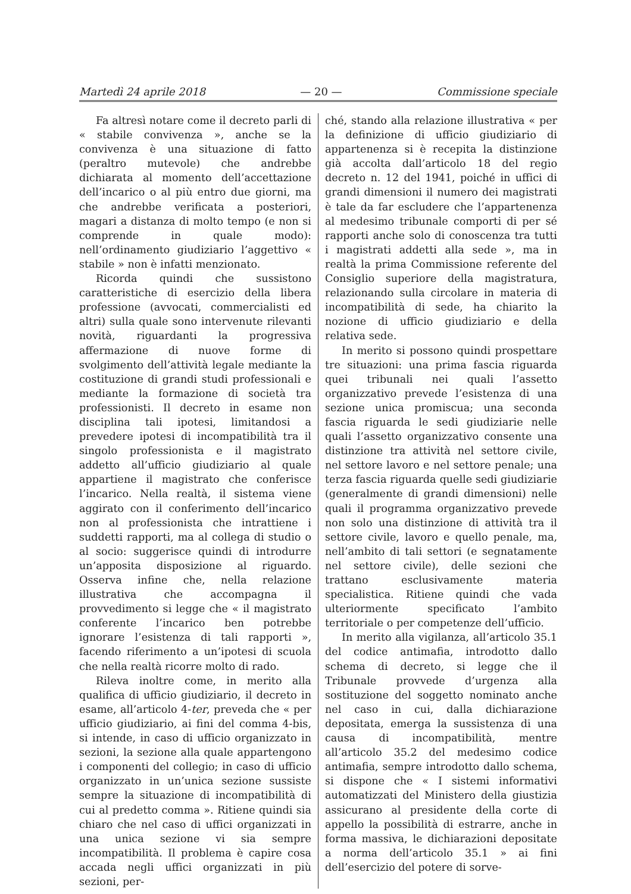Martedì 24 aprile 2018 — 20 — Commissione speciale
Fa altresì notare come il decreto parli di « stabile convivenza », anche se la convivenza è una situazione di fatto (peraltro mutevole) che andrebbe dichiarata al momento dell’accettazione dell’incarico o al più entro due giorni, ma che andrebbe verificata a posteriori, magari a distanza di molto tempo (e non si comprende in quale modo): nell’ordinamento giudiziario l’aggettivo « stabile » non è infatti menzionato.
Ricorda quindi che sussistono caratteristiche di esercizio della libera professione (avvocati, commercialisti ed altri) sulla quale sono intervenute rilevanti novità, riguardanti la progressiva affermazione di nuove forme di svolgimento dell’attività legale mediante la costituzione di grandi studi professionali e mediante la formazione di società tra professionisti. Il decreto in esame non disciplina tali ipotesi, limitandosi a prevedere ipotesi di incompatibilità tra il singolo professionista e il magistrato addetto all’ufficio giudiziario al quale appartiene il magistrato che conferisce l’incarico. Nella realtà, il sistema viene aggirato con il conferimento dell’incarico non al professionista che intrattiene i suddetti rapporti, ma al collega di studio o al socio: suggerisce quindi di introdurre un’apposita disposizione al riguardo. Osserva infine che, nella relazione illustrativa che accompagna il provvedimento si legge che « il magistrato conferente l’incarico ben potrebbe ignorare l’esistenza di tali rapporti », facendo riferimento a un’ipotesi di scuola che nella realtà ricorre molto di rado.
Rileva inoltre come, in merito alla qualifica di ufficio giudiziario, il decreto in esame, all’articolo 4-ter, preveda che « per ufficio giudiziario, ai fini del comma 4-bis, si intende, in caso di ufficio organizzato in sezioni, la sezione alla quale appartengono i componenti del collegio; in caso di ufficio organizzato in un’unica sezione sussiste sempre la situazione di incompatibilità di cui al predetto comma ». Ritiene quindi sia chiaro che nel caso di uffici organizzati in una unica sezione vi sia sempre incompatibilità. Il problema è capire cosa accada negli uffici organizzati in più sezioni, per-
ché, stando alla relazione illustrativa « per la definizione di ufficio giudiziario di appartenenza si è recepita la distinzione già accolta dall’articolo 18 del regio decreto n. 12 del 1941, poiché in uffici di grandi dimensioni il numero dei magistrati è tale da far escludere che l’appartenenza al medesimo tribunale comporti di per sé rapporti anche solo di conoscenza tra tutti i magistrati addetti alla sede », ma in realtà la prima Commissione referente del Consiglio superiore della magistratura, relazionando sulla circolare in materia di incompatibilità di sede, ha chiarito la nozione di ufficio giudiziario e della relativa sede.
In merito si possono quindi prospettare tre situazioni: una prima fascia riguarda quei tribunali nei quali l’assetto organizzativo prevede l’esistenza di una sezione unica promiscua; una seconda fascia riguarda le sedi giudiziarie nelle quali l’assetto organizzativo consente una distinzione tra attività nel settore civile, nel settore lavoro e nel settore penale; una terza fascia riguarda quelle sedi giudiziarie (generalmente di grandi dimensioni) nelle quali il programma organizzativo prevede non solo una distinzione di attività tra il settore civile, lavoro e quello penale, ma, nell’ambito di tali settori (e segnatamente nel settore civile), delle sezioni che trattano esclusivamente materia specialistica. Ritiene quindi che vada ulteriormente specificato l’ambito territoriale o per competenze dell’ufficio.
In merito alla vigilanza, all’articolo 35.1 del codice antimafia, introdotto dallo schema di decreto, si legge che il Tribunale provvede d’urgenza alla sostituzione del soggetto nominato anche nel caso in cui, dalla dichiarazione depositata, emerga la sussistenza di una causa di incompatibilità, mentre all’articolo 35.2 del medesimo codice antimafia, sempre introdotto dallo schema, si dispone che « I sistemi informativi automatizzati del Ministero della giustizia assicurano al presidente della corte di appello la possibilità di estrarre, anche in forma massiva, le dichiarazioni depositate a norma dell’articolo 35.1 » ai fini dell’esercizio del potere di sorve-